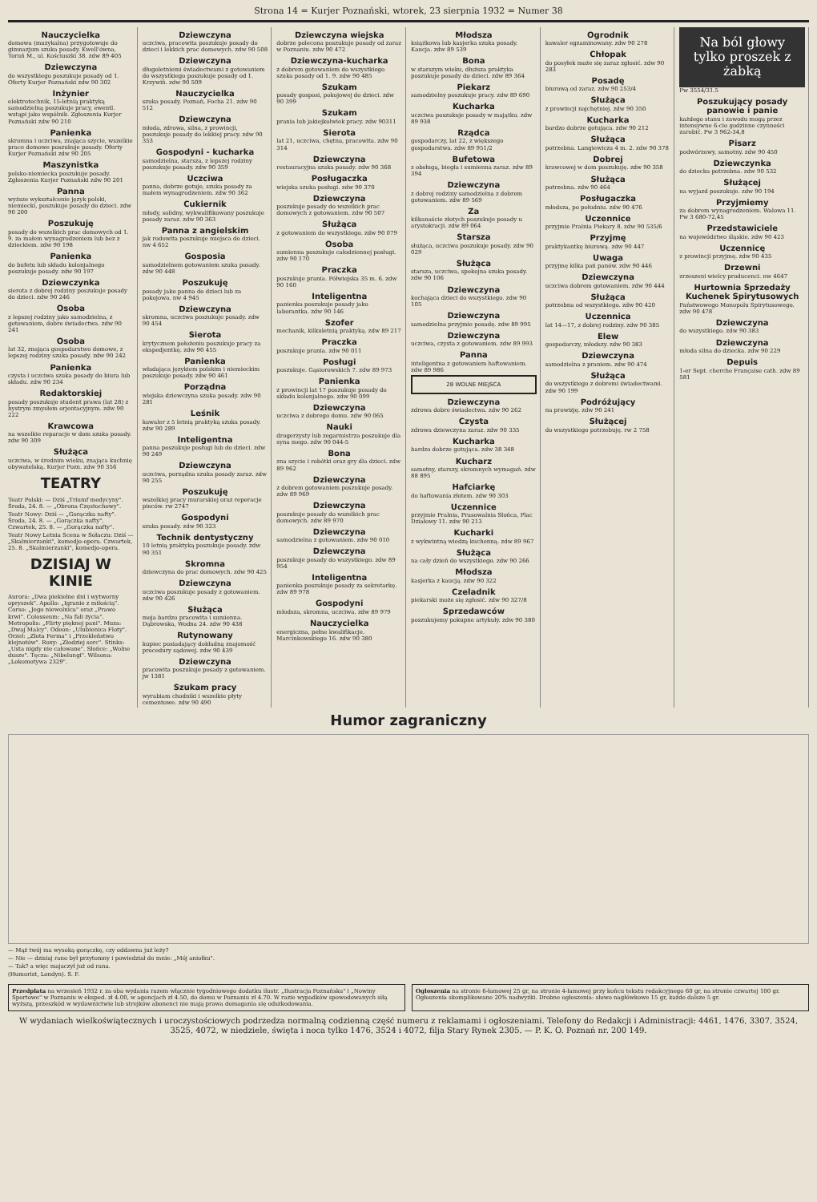Strona 14 = Kurjer Poznański, wtorek, 23 sierpnia 1932 = Numer 38
Nauczycielka
domowa (muzykalna) przygotowuje do gimnazjum szuka posady. Kwell'ówna, Toruń M., ul. Kościuszki 38. zdw 89 405
Dziewczyna
do wszystkiego poszukuje posady od 1. Oferty Kurjer Poznański zdw 90 302
Inżynier
elektrotechnik, 15-letnią praktyką samodzielną poszukuje pracy, ewentl. wstąpi jako wspólnik. Zgłoszenia Kurjer Poznański zdw 90 210
Panienka
skromna i uczciwa, znająca szycie, wszelkie prace domowe poszukuje posady. Oferty Kurjer Poznański zdw 90 205
Maszynistka
polsko-niemiecka poszukuje posady. Zgłoszenia Kurjer Poznański zdw 90 201
Panna
wyższe wykształcenie język polski, niemiecki, poszukuje posady do dzieci. zdw 90 200
Poszukuję
posady do wszelkich prac domowych od 1. 9. za małem wynagrodzeniem lub bez z dzieckiem. zdw 90 198
Panienka
do bufetu lub składu kolonjalnego poszukuje posady. zdw 90 197
Dziewczynka
sierota z dobrej rodziny poszukuje posady do dzieci. zdw 90 246
Osoba
z lepszej rodziny jako samodzielna, z gotowaniem, dobre świadectwa. zdw 90 241
Osoba
lat 32, znająca gospodarstwo domowe, z lepszej rodziny szuka posady. zdw 90 242
Panienka
czysta i uczciwa szuka posady do biura lub składu. zdw 90 234
Redaktorskiej
posady poszukuje student prawa (lat 28) z bystrym zmysłem orjentacyjnym. zdw 90 222
Krawcowa
na wszelkie reparacje w dom szuka posady. zdw 90 309
Służąca
uczciwa, w średnim wieku, znająca kuchnię obywatelską. Kurjer Pozn. zdw 90 356
TEATRY
Teatr Polski: — Dziś „Triumf medycyny". Środa, 24. 8. — „Obrona Częstochowy".
Teatr Nowy: Dziś — „Gorączka nafty". Środa, 24. 8. — „Gorączka nafty". Czwartek, 25. 8. — „Gorączka nafty".
Teatr Nowy Letnia Scena w Sołaczu: Dziś — „Skalmierzanki", komedjo-opera. Czwartek, 25. 8. „Skalmierzanki", komedjo-opera.
DZISIAJ W KINIE
Aurora: „Dwa piekielne dni i wytworny opryszek". Apollo: „Igranie z miłością". Corso: „Jego niewolnica" oraz „Prawo krwi". Colosseum: „Na fali życia". Metropolis: „Flirty pięknej pani". Muza: „Dwaj Malcy". Odeon: „Ulubienica Floty". Orzeł: „Złota Ferma" i „Przekleństwo klejnotów". Roxy: „Złodziej serc". Stinks: „Usta nigdy nie całowane". Słońce: „Wolne dusze". Tęcza: „Nibelungi". Wilsona: „Lokomotywa 2329".
Dziewczyna
uczciwa, pracowita poszukuje posady do dzieci i lekkich prac domowych. zdw 90 508
Dziewczyna
długoletniemi świadectwami z gotowaniem do wszystkiego poszukuje posady od 1. Krzywiń. zdw 90 509
Nauczycielka
szuka posady. Poznań, Focha 21. zdw 90 512
Dziewczyna
młoda, zdrowa, silna, z prowincji, poszukuje posady do lekkiej pracy. zdw 90 353
Gospodyni - kucharka
samodzielna, starsza, z lepszej rodziny poszukuje posady. zdw 90 359
Uczciwa
panna, dobrze gotuje, szuka posady za małem wynagrodzeniem. zdw 90 362
Cukiernik
młody, solidny, wykwalifikowany poszukuje posady zaraz. zdw 90 363
Panna z angielskim
jak rodowita poszukuje miejsca do dzieci. nw 4 652
Gosposia
samodzielnem gotowaniem szuka posady. zdw 90 448
Poszukuję
posady jako panna do dzieci lub za pokojowa. nw 4 945
Dziewczyna
skromna, uczciwa poszukuje posady. zdw 90 454
Sierota
krytycznem położeniu poszukuje pracy za ekspedjentkę. zdw 90 455
Panienka
władająca językiem polskim i niemieckim poszukuje posady. zdw 90 461
Porządna
wiejska dziewczyna szuka posady. zdw 90 281
Leśnik
kawaler z 5 letnią praktyką szuka posady. zdw 90 289
Inteligentna
panna poszukuje posługi lub do dzieci. zdw 90 249
Dziewczyna
uczciwa, porządna szuka posady zaraz. zdw 90 255
Poszukuję
wszelkiej pracy murarskiej oraz reperacje pieców. rw 2747
Gospodyni
szuka posady. zdw 90 323
Technik dentystyczny
10 letnią praktyką poszukuje posady. zdw 90 351
Skromna
dziewczyna do prac domowych. zdw 90 425
Dziewczyna
uczciwa poszukuje posady z gotowaniem. zdw 90 426
Służąca
moja bardzo pracowita i sumienna. Dąbrowska, Wodna 24. zdw 90 438
Rutynowany
kupiec posiadający dokładną znajomość procedury sądowej. zdw 90 439
Dziewczyna
pracowita poszukuje posady z gotowaniem. jw 1381
Szukam pracy
wyrabiam chodniki i wszelkie płyty cementowe. zdw 90 490
Dziewczyna wiejska
dobrze polecona poszukuje posady od zaraz w Poznaniu. zdw 90 472
Dziewczyna-kucharka
z dobrem gotowaniem do wszystkiego szuka posady od 1. 9. zdw 90 485
Szukam
posady gosposi, pokojowej do dzieci. zdw 90 399
Szukam
prania lub jakiejkolwiek pracy. zdw 90311
Sierota
lat 21, uczciwa, chętna, pracowita. zdw 90 314
Dziewczyna
restauracyjna szuka posady. zdw 90 368
Posługaczka
wiejska szuka posługi. zdw 90 370
Dziewczyna
poszukuje posady do wszelkich prac domowych z gotowaniem. zdw 90 507
Służąca
z gotowaniem do wszystkiego. zdw 90 079
Osoba
sumienna poszukuje całodziennej posługi. zdw 90 170
Praczka
poszukuje prania. Półwiejska 35 m. 6. zdw 90 160
Inteligentna
panienka poszukuje posady jako laborantka. zdw 90 146
Szofer
mechanik, kilkuletnią praktyką. zdw 89 217
Praczka
poszukuje prania. zdw 90 011
Posługi
poszukuje. Gąsiorowskich 7. zdw 89 973
Panienka
z prowincji lat 17 poszukuje posady do składu kolonjalnego. zdw 90 099
Dziewczyna
uczciwa z dobrego domu. zdw 90 065
Nauki
drogerzysty lub zegarmistrza poszukuje dla syna mego. zdw 90 044-5
Bona
zna szycie i robótki oraz gry dla dzieci. zdw 89 962
Dziewczyna
z dobrem gotowaniem poszukuje posady. zdw 89 969
Dziewczyna
poszukuje posady do wszelkich prac domowych. zdw 89 970
Dziewczyna
samodzielna z gotowaniem. zdw 90 010
Dziewczyna
poszukuje posady do wszystkiego. zdw 89 954
Inteligentna
panienka poszukuje posady za sekretarkę. zdw 89 978
Gospodyni
młodsza, skromna, uczciwa. zdw 89 979
Nauczycielka
energiczna, pełne kwalifikacje. Marcinkowskiego 16. zdw 90 380
Młodsza
książkowa lub kasjerka szuka posady. Kaucja. zdw 89 539
Bona
w starszym wieku, dłuższa praktyka poszukuje posady do dzieci. zdw 89 364
Piekarz
samodzielny poszukuje pracy. zdw 89 690
Kucharka
uczciwa poszukuje posady w majątku. zdw 89 938
Rządca
gospodarczy, lat 22, z większego gospodarstwa. zdw 89 951/2
Bufetowa
z obsługą, biegła i sumienna zaraz. zdw 89 394
Dziewczyna
z dobrej rodziny samodzielna z dobrem gotowaniem. zdw 89 569
Za
kilkanaście złotych poszukuje posady u arystokracji. zdw 89 064
Starsza
służąca, uczciwa poszukuje posady. zdw 90 029
Służąca
starsza, uczciwa, spokojna szuka posady. zdw 90 106
Dziewczyna
kochająca dzieci do wszystkiego. zdw 90 105
Dziewczyna
samodzielna przyjmie posadę. zdw 89 995
Dziewczyna
uczciwa, czysta z gotowaniem. zdw 89 993
Panna
inteligentna z gotowaniem haftowaniem. zdw 89 986
28 WOLNE MIEJSCA
Dziewczyna
zdrowa dobre świadectwa. zdw 90 262
Czysta
zdrowa dziewczyna zaraz. zdw 90 335
Kucharka
bardzo dobrze gotująca. zdw 38 348
Kucharz
samotny, starszy, skromnych wymagań. zdw 88 895
Hafciarkę
do haftowania złotem. zdw 90 303
Uczennice
przyjmie Pralnia, Prasowalnia Słońca, Plac Działowy 11. zdw 90 213
Kucharki
z wykwintną wiedzą kuchenną. zdw 89 967
Służąca
na cały dzień do wszystkiego. zdw 90 266
Młodsza
kasjerka z kaucją. zdw 90 322
Czeladnik
piekarski może się zgłosić. zdw 90 327/8
Sprzedawców
poszukujemy pokupne artykuły. zdw 90 380
Ogrodnik
kawaler egzaminowany. zdw 90 278
Chłopak
do posyłek może się zaraz zgłosić. zdw 90 283
Posadę
biurową od zaraz. zdw 90 253/4
Służąca
z prowincji najchętniej. zdw 90 350
Kucharka
bardzo dobrze gotująca. zdw 90 212
Służąca
potrzebna. Langiewicza 4 m. 2. zdw 90 378
Dobrej
krawcowej w dom poszukuję. zdw 90 358
Służąca
potrzebna. zdw 90 464
Posługaczka
młodsza, po południu. zdw 90 476
Uczennice
przyjmie Pralnia Piekary 8. zdw 90 535/6
Przyjmę
praktykantkę biurową. zdw 90 447
Uwaga
przyjmę kilka pań panów. zdw 90 446
Dziewczyna
uczciwa dobrem gotowaniem. zdw 90 444
Służąca
potrzebna od wszystkiego. zdw 90 420
Uczennica
lat 14—17, z dobrej rodziny. zdw 90 385
Elew
gospodarczy, młodszy. zdw 90 383
Dziewczyna
samodzielna z praniem. zdw 90 474
Służąca
do wszystkiego z dobremi świadectwami. zdw 90 199
Podróżujący
na prowizję. zdw 90 241
Służącej
do wszystkiego potrzebuję. rw 2 758
Na ból głowy tylko proszek z żabką
Pw 3554/31.5
Poszukujący posady panowie i panie
każdego stanu i zawodu mogą przez intensywne 6-cio godzinne czynności zarobić. Pw 3 962-34,8
Pisarz
podwórzowy, samotny. zdw 90 450
Dziewczynka
do dziecka potrzebna. zdw 90 532
Służącej
na wyjazd poszukuje. zdw 90 194
Przyjmiemy
za dobrem wynagrodzeniem. Walowa 11. Pw 3 680-72,45
Przedstawiciele
na województwo śląskie. zdw 90 423
Uczennicę
z prowincji przyjmę. zdw 90 435
Drzewni
zrzeszeni wielcy producenci. nw 4647
Hurtownia Sprzedaży Kuchenek Spirytusowych
Państwowego Monopolu Spirytusowego. zdw 90 478
Dziewczyna
do wszystkiego. zdw 90 383
Dziewczyna
młoda silna do dziecka. zdw 90 229
Depuis
1-er Sept. cherche Française cath. zdw 89 581
Humor zagraniczny
— Mąż twój ma wysoką gorączkę, czy oddawna już leży?
— Nie — dzisiaj rano był przytomny i powiedział do mnie: „Mój aniołku".
— Tak? a więc majaczył już od rana.
(Humorist, Londyn). S. F.
Przedpłata na wrzesień 1932 r. za oba wydania razem włącznie tygodniowego dodatku ilustr. „Ilustracja Poznańska" i „Nowiny Sportowe" w Poznaniu w eksped. zł 4.00, w agencjach zł 4.50, do domu w Poznaniu zł 4.70. W razie wypadków spowodowanych siłą wyższą, przeszkód w wydawnictwie lub strejków abonenci nie mają prawa domagania się odszkodowania.
Ogłoszenia na stronie 6-łamowej 25 gr, na stronie 4-łamowej przy końcu tekstu redakcyjnego 60 gr, na stronie czwartej 100 gr. Ogłoszenia skomplikowane 20% nadwyżki. Drobne ogłoszenia: słowo nagłówkowe 15 gr, każde dalsze 5 gr.
W wydaniach wielkoświątecznych i uroczystościowych podrzedza normalną codzienną część numeru z reklamami i ogłoszeniami. Telefony do Redakcji i Administracji: 4461, 1476, 3307, 3524, 3525, 4072, w niedziele, święta i noca tylko 1476, 3524 i 4072, filja Stary Rynek 2305. — P. K. O. Poznań nr. 200 149.